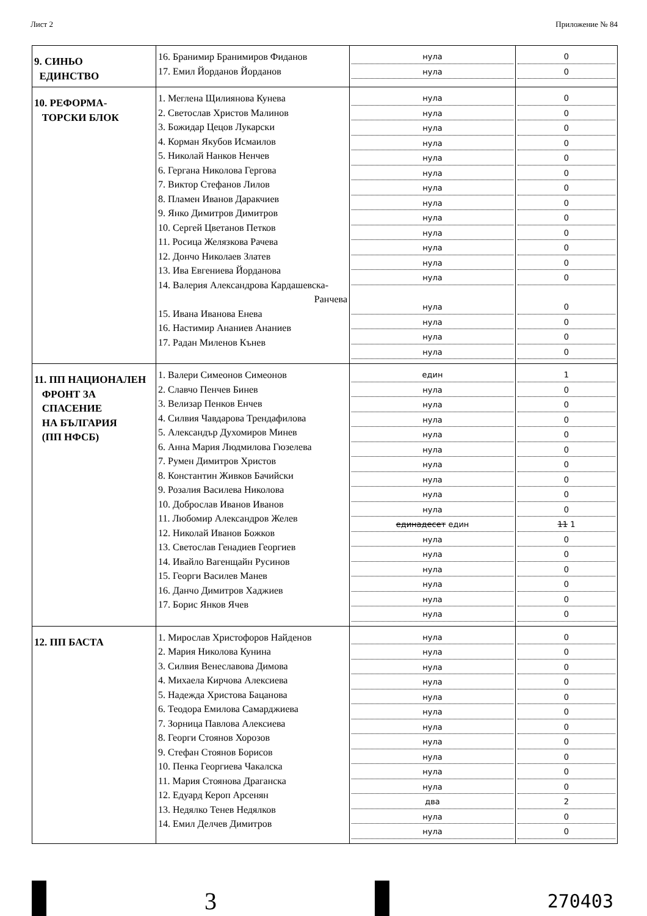Лист 2 Приложение № 84
| 9. СИНЬО ЕДИНСТВО | 16. Бранимир Бранимиров Фиданов 17. Емил Йорданов Йорданов | нула нула | 0 0 |
| 10. РЕФОРМА- ТОРСКИ БЛОК | 1. Меглена Щилиянова Кунева 2. Светослав Христов Малинов 3. Божидар Цецов Лукарски 4. Корман Якубов Исмаилов 5. Николай Нанков Ненчев 6. Гергана Николова Гергова 7. Виктор Стефанов Лилов 8. Пламен Иванов Даракчиев 9. Янко Димитров Димитров 10. Сергей Цветанов Петков 11. Росица Желязкова Рачева 12. Дончо Николаев Златев 13. Ива Евгениева Йорданова 14. Валерия Александрова Кардашевска- Ранчева 15. Ивана Иванова Енева 16. Настимир Ананиев Ананиев 17. Радан Миленов Кънев | нула нула нула нула нула нула нула нула нула нула нула нула нула нула нула нула нула | 0 0 0 0 0 0 0 0 0 0 0 0 0 0 0 0 0 |
| 11. ПП НАЦИОНАЛЕН ФРОНТ ЗА СПАСЕНИЕ НА БЪЛГАРИЯ (ПП НФСБ) | 1. Валери Симеонов Симеонов 2. Славчо Пенчев Бинев 3. Велизар Пенков Енчев 4. Силвия Чавдарова Трендафилова 5. Александър Духомиров Минев 6. Анна Мария Людмилова Гюзелева 7. Румен Димитров Христов 8. Константин Живков Бачийски 9. Розалия Василева Николова 10. Доброслав Иванов Иванов 11. Любомир Александров Желев 12. Николай Иванов Божков 13. Светослав Генадиев Георгиев 14. Ивайло Вагенщайн Русинов 15. Георги Василев Манев 16. Данчо Димитров Хаджиев 17. Борис Янков Ячев | един нула нула нула нула нула нула нула нула нула единадесет един нула нула нула нула нула нула | 1 0 0 0 0 0 0 0 0 0 11 1 0 0 0 0 0 0 |
| 12. ПП БАСТА | 1. Мирослав Христофоров Найденов 2. Мария Николова Кунина 3. Силвия Венеславова Димова 4. Михаела Кирчова Алексиева 5. Надежда Христова Бацанова 6. Теодора Емилова Самарджиева 7. Зорница Павлова Алексиева 8. Георги Стоянов Хорозов 9. Стефан Стоянов Борисов 10. Пенка Георгиева Чакалска 11. Мария Стоянова Драганска 12. Едуард Кероп Арсенян 13. Недялко Тенев Недялков 14. Емил Делчев Димитров | нула нула нула нула нула нула нула нула нула нула нула два нула нула | 0 0 0 0 0 0 0 0 0 0 0 2 0 0 |
3
270403